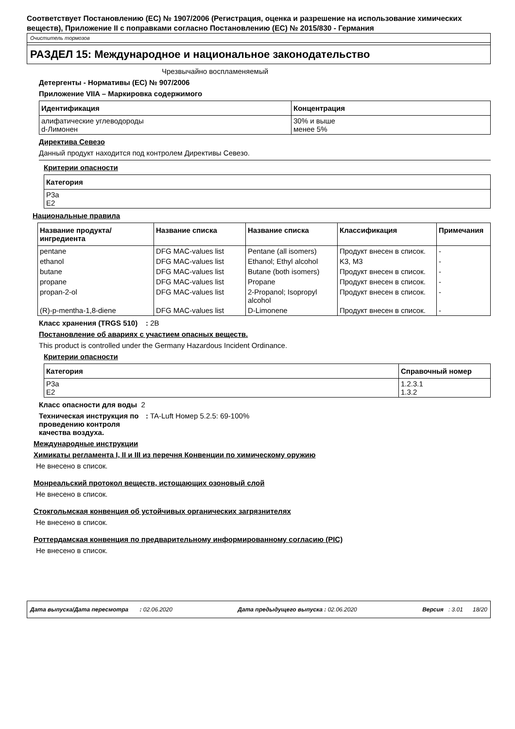Соответствует Постановлению (ЕС) № 1907/2006 (Регистрация, оценка и разрешение на использование химических веществ), Приложение II с поправками согласно Постановлению (ЕС) № 2015/830 - Германия
Очиститель тормозов
РАЗДЕЛ 15: Международное и национальное законодательство
Чрезвычайно воспламеняемый
Детергенты - Нормативы (ЕС) № 907/2006
Приложение VIIA – Маркировка содержимого
| Идентификация | Концентрация |
| --- | --- |
| алифатические углеводороды d-Лимонен | 30% и выше менее 5% |
Директива Севезо
Данный продукт находится под контролем Директивы Севезо.
Критерии опасности
| Категория |
| --- |
| P3a E2 |
Национальные правила
| Название продукта/ ингредиента | Название списка | Название списка | Классификация | Примечания |
| --- | --- | --- | --- | --- |
| pentane | DFG MAC-values list | Pentane (all isomers) | Продукт внесен в список. | - |
| ethanol | DFG MAC-values list | Ethanol; Ethyl alcohol | K3, M3 | - |
| butane | DFG MAC-values list | Butane (both isomers) | Продукт внесен в список. | - |
| propane | DFG MAC-values list | Propane | Продукт внесен в список. | - |
| propan-2-ol | DFG MAC-values list | 2-Propanol; Isopropyl alcohol | Продукт внесен в список. | - |
| (R)-p-mentha-1,8-diene | DFG MAC-values list | D-Limonene | Продукт внесен в список. | - |
Класс хранения (TRGS 510)
: 2B
Постановление об авариях с участием опасных веществ.
This product is controlled under the Germany Hazardous Incident Ordinance.
Критерии опасности
| Категория | Справочный номер |
| --- | --- |
| P3a E2 | 1.2.3.1 1.3.2 |
Класс опасности для воды 2
Техническая инструкция по проведению контроля качества воздуха.
: TA-Luft Номер 5.2.5: 69-100%
Международные инструкции
Химикаты регламента I, II и III из перечня Конвенции по химическому оружию
Не внесено в список.
Монреальский протокол веществ, истощающих озоновый слой
Не внесено в список.
Стокгольмская конвенция об устойчивых органических загрязнителях
Не внесено в список.
Роттердамская конвенция по предварительному информированному согласию (PIC)
Не внесено в список.
Дата выпуска/Дата пересмотра : 02.06.2020 Дата предыдущего выпуска : 02.06.2020 Версия : 3.01 18/20